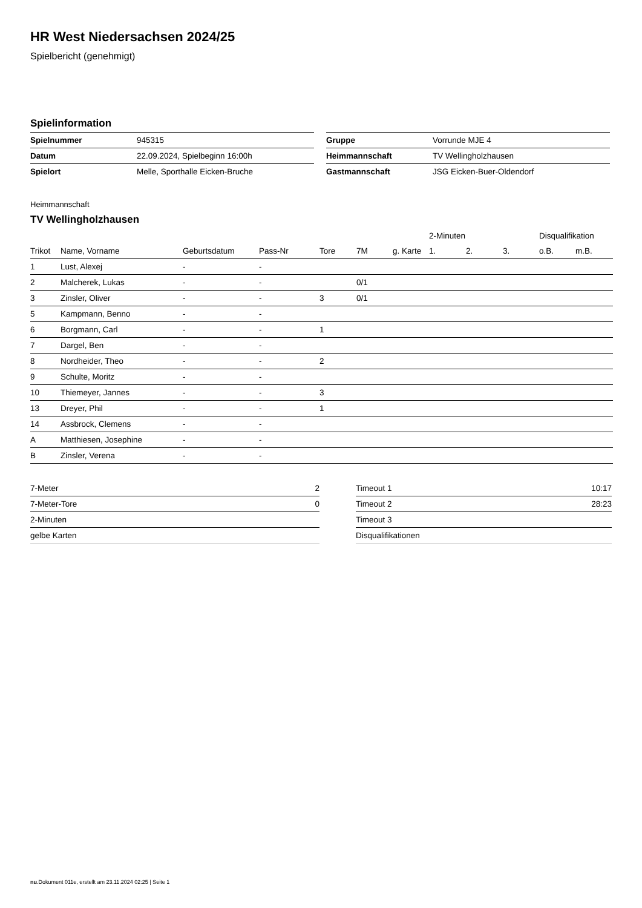HR West Niedersachsen 2024/25
Spielbericht (genehmigt)
Spielinformation
| Spielnummer | 945315 |
| Datum | 22.09.2024, Spielbeginn 16:00h |
| Spielort | Melle, Sporthalle Eicken-Bruche |
| Gruppe | Vorrunde MJE 4 |
| Heimmannschaft | TV Wellingholzhausen |
| Gastmannschaft | JSG Eicken-Buer-Oldendorf |
Heimmannschaft
TV Wellingholzhausen
| | | | | | | | 2-Minuten | | | Disqualifikation | |
| --- | --- | --- | --- | --- | --- | --- | --- | --- | --- | --- | --- |
| Trikot | Name, Vorname | Geburtsdatum | Pass-Nr | Tore | 7M | g. Karte | 1. | 2. | 3. | o.B. | m.B. |
| 1 | Lust, Alexej | - | - | | | | | | | | |
| 2 | Malcherek, Lukas | - | - | | 0/1 | | | | | | |
| 3 | Zinsler, Oliver | - | - | 3 | 0/1 | | | | | | |
| 5 | Kampmann, Benno | - | - | | | | | | | | |
| 6 | Borgmann, Carl | - | - | 1 | | | | | | | |
| 7 | Dargel, Ben | - | - | | | | | | | | |
| 8 | Nordheider, Theo | - | - | 2 | | | | | | | |
| 9 | Schulte, Moritz | - | - | | | | | | | | |
| 10 | Thiemeyer, Jannes | - | - | 3 | | | | | | | |
| 13 | Dreyer, Phil | - | - | 1 | | | | | | | |
| 14 | Assbrock, Clemens | - | - | | | | | | | | |
| A | Matthiesen, Josephine | - | - | | | | | | | | |
| B | Zinsler, Verena | - | - | | | | | | | | |
| 7-Meter | 2 |
| 7-Meter-Tore | 0 |
| 2-Minuten | |
| gelbe Karten | |
| Timeout 1 | 10:17 |
| Timeout 2 | 28:23 |
| Timeout 3 | |
| Disqualifikationen | |
nu.Dokument 011e, erstellt am 23.11.2024 02:25 | Seite 1